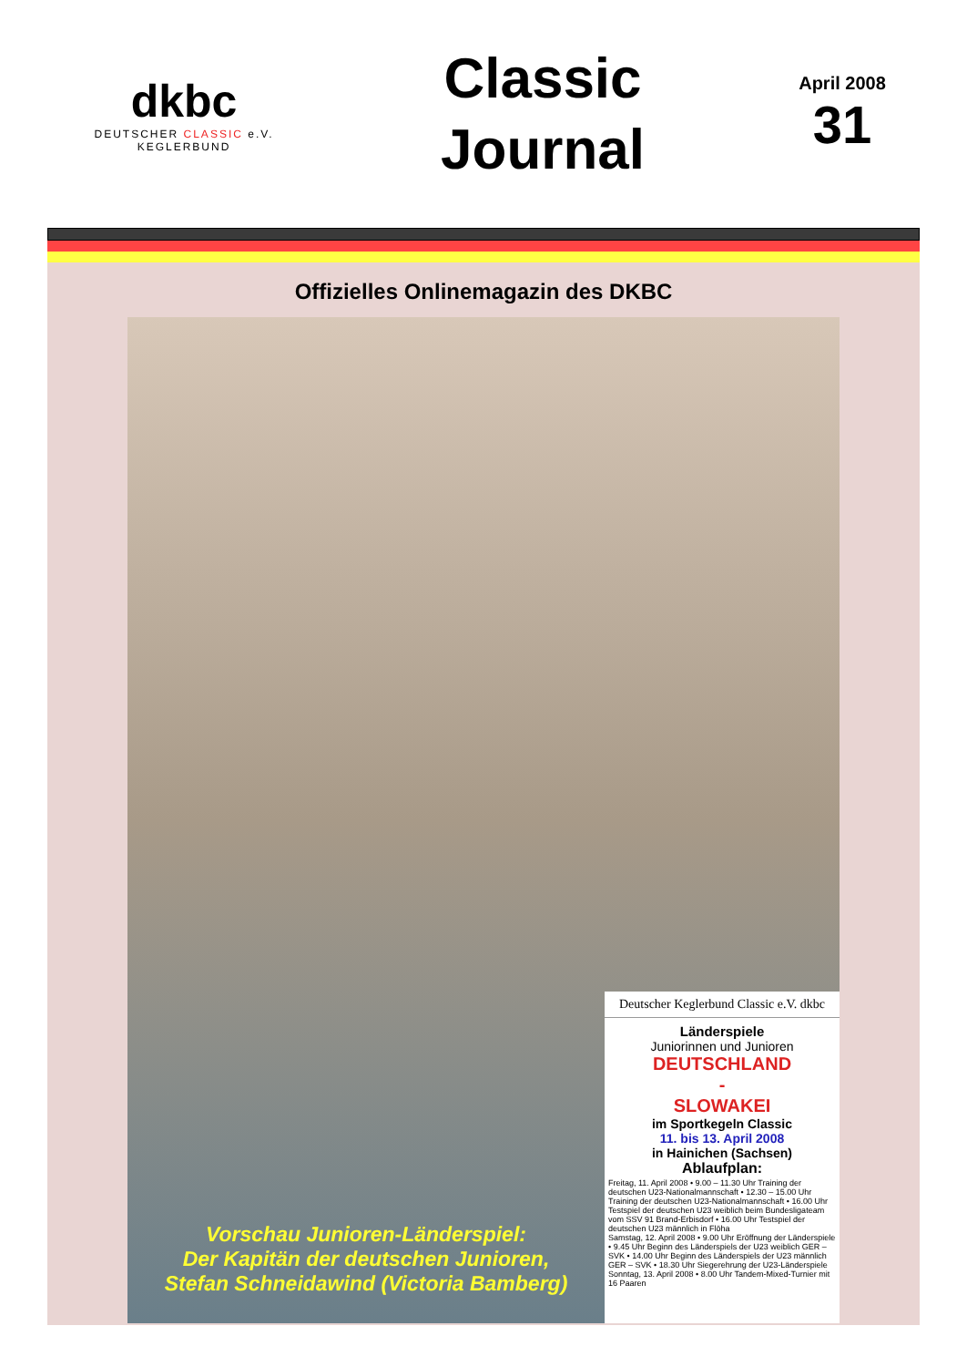dkbc
DEUTSCHER CLASSIC e.V.
KEGLERBUND
Classic
Journal
April 2008
31
Offizielles Onlinemagazin des DKBC
Vorschau Junioren-Länderspiel:
Der Kapitän der deutschen Junioren,
Stefan Schneidawind (Victoria Bamberg)
Deutscher Keglerbund Classic e.V. dkbc
Länderspiele
Juniorinnen und Junioren
DEUTSCHLAND
-
SLOWAKEI
im Sportkegeln Classic
11. bis 13. April 2008
in Hainichen (Sachsen)
Ablaufplan:
Freitag, 11. April 2008 • 9.00 – 11.30 Uhr Training der deutschen U23-Nationalmannschaft • 12.30 – 15.00 Uhr Training der deutschen U23-Nationalmannschaft • 16.00 Uhr Testspiel der deutschen U23 weiblich beim Bundesligateam vom SSV 91 Brand-Erbisdorf • 16.00 Uhr Testspiel der deutschen U23 männlich in Flöha
Samstag, 12. April 2008 • 9.00 Uhr Eröffnung der Länderspiele • 9.45 Uhr Beginn des Länderspiels der U23 weiblich GER – SVK • 14.00 Uhr Beginn des Länderspiels der U23 männlich GER – SVK • 18.30 Uhr Siegerehrung der U23-Länderspiele
Sonntag, 13. April 2008 • 8.00 Uhr Tandem-Mixed-Turnier mit 16 Paaren